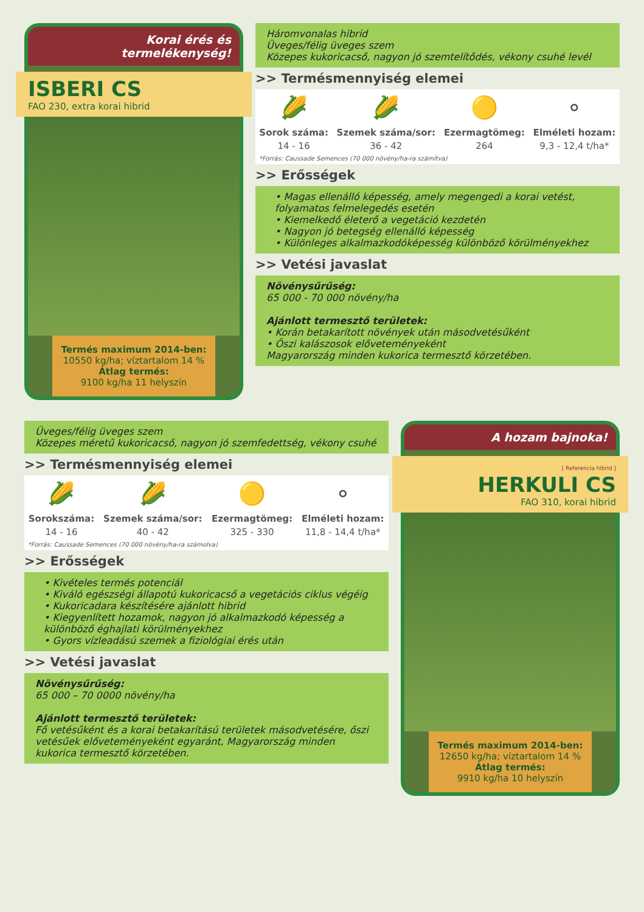Korai érés és
termelékenység!
ISBERI CS
FAO 230, extra korai hibrid
Termés maximum 2014-ben:
10550 kg/ha; víztartalom 14 %
Átlag termés:
9100 kg/ha 11 helyszín
Háromvonalas hibrid
Üveges/félig üveges szem
Közepes kukoricacső, nagyon jó szemtelítődés, vékony csuhé levél
>> Termésmennyiség elemei
| 🌽 | 🌽 | 🟡 | ⚬ |
| Sorok száma: | Szemek száma/sor: | Ezermagtömeg: | Elméleti hozam: |
| 14 - 16 | 36 - 42 | 264 | 9,3 - 12,4 t/ha* |
| *Forrás: Caussade Semences (70 000 növény/ha-ra számítva) | | | |
>> Erősségek
• Magas ellenálló képesség, amely megengedi a korai vetést, folyamatos felmelegedés esetén
• Kiemelkedő életerő a vegetáció kezdetén
• Nagyon jó betegség ellenálló képesség
• Különleges alkalmazkodóképesség különböző körülményekhez
>> Vetési javaslat
Növénysűrűség:
65 000 - 70 000 növény/ha
Ajánlott termesztő területek:
• Korán betakarított növények után másodvetésűként
• Őszi kalászosok elővetemény­eként
Magyarország minden kukorica termesztő körzetében.
Üveges/félig üveges szem
Közepes méretű kukoricacső, nagyon jó szemfedettség, vékony csuhé
>> Termésmennyiség elemei
| 🌽 | 🌽 | 🟡 | ⚬ |
| Sorokszáma: | Szemek száma/sor: | Ezermagtömeg: | Elméleti hozam: |
| 14 - 16 | 40 - 42 | 325 - 330 | 11,8 - 14,4 t/ha* |
| *Forrás: Caussade Semences (70 000 növény/ha-ra számolva) | | | |
>> Erősségek
• Kivételes termés potenciál
• Kiváló egészségi állapotú kukoricacső a vegetációs ciklus végéig
• Kukoricadara készítésére ajánlott hibrid
• Kiegyenlített hozamok, nagyon jó alkalmazkodó képesség a különböző éghajlati körülményekhez
• Gyors vízleadású szemek a fiziológiai érés után
>> Vetési javaslat
Növénysűrűség:
65 000 – 70 0000 növény/ha
Ajánlott termesztő területek:
Fő vetésűként és a korai betakarítású területek másodvetésére, őszi vetésűek elővetemény­eként egyaránt, Magyarország minden kukorica termesztő körzetében.
A hozam bajnoka!
[ Referencia hibrid ]
HERKULI CS
FAO 310, korai hibrid
Termés maximum 2014-ben:
12650 kg/ha; víztartalom 14 %
Átlag termés:
9910 kg/ha 10 helyszín